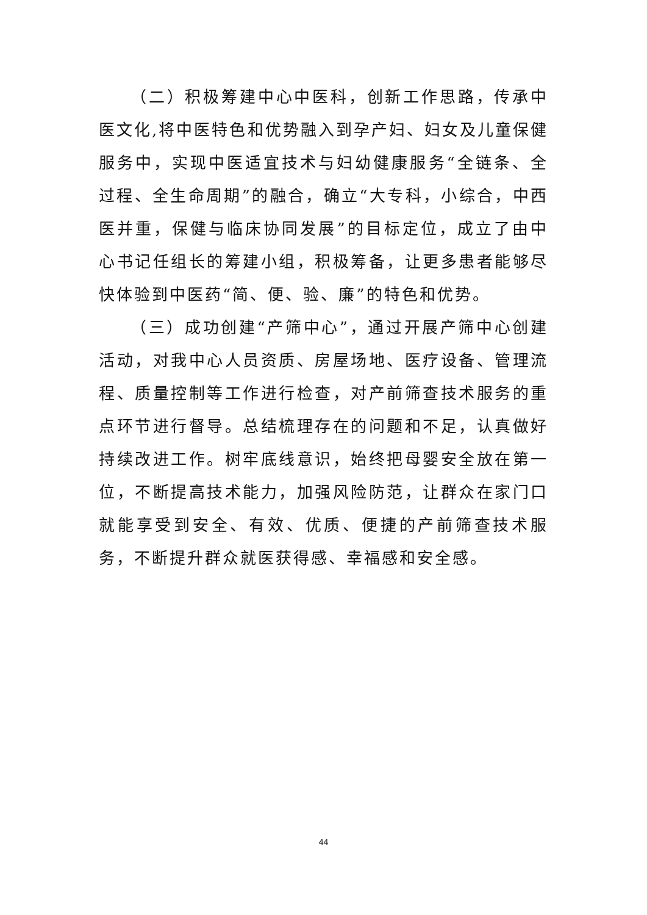（二）积极筹建中心中医科，创新工作思路，传承中医文化,将中医特色和优势融入到孕产妇、妇女及儿童保健服务中，实现中医适宜技术与妇幼健康服务“全链条、全过程、全生命周期”的融合，确立“大专科，小综合，中西医并重，保健与临床协同发展”的目标定位，成立了由中心书记任组长的筹建小组，积极筹备，让更多患者能够尽快体验到中医药“简、便、验、廉”的特色和优势。
（三）成功创建“产筛中心”，通过开展产筛中心创建活动，对我中心人员资质、房屋场地、医疗设备、管理流程、质量控制等工作进行检查，对产前筛查技术服务的重点环节进行督导。总结梳理存在的问题和不足，认真做好持续改进工作。树牢底线意识，始终把母婴安全放在第一位，不断提高技术能力，加强风险防范，让群众在家门口就能享受到安全、有效、优质、便捷的产前筛查技术服务，不断提升群众就医获得感、幸福感和安全感。
44